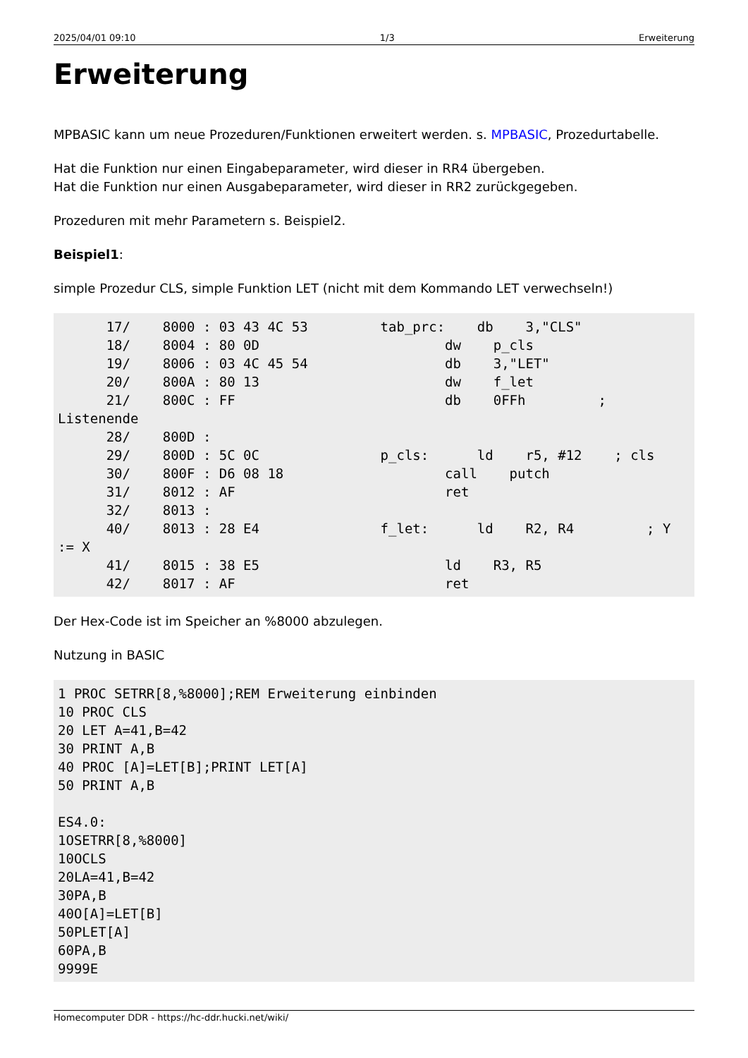2025/04/01 09:10 1/3 Erweiterung
Erweiterung
MPBASIC kann um neue Prozeduren/Funktionen erweitert werden. s. MPBASIC, Prozedurtabelle.
Hat die Funktion nur einen Eingabeparameter, wird dieser in RR4 übergeben.
Hat die Funktion nur einen Ausgabeparameter, wird dieser in RR2 zurückgegeben.
Prozeduren mit mehr Parametern s. Beispiel2.
Beispiel1:
simple Prozedur CLS, simple Funktion LET (nicht mit dem Kommando LET verwechseln!)
      17/    8000 : 03 43 4C 53         tab_prc:    db    3,"CLS"
      18/    8004 : 80 0D                       dw    p_cls
      19/    8006 : 03 4C 45 54                 db    3,"LET"
      20/    800A : 80 13                       dw    f_let
      21/    800C : FF                          db    0FFh         ;
Listenende
      28/    800D :
      29/    800D : 5C 0C               p_cls:      ld    r5, #12    ; cls
      30/    800F : D6 08 18                    call    putch
      31/    8012 : AF                          ret
      32/    8013 :
      40/    8013 : 28 E4               f_let:      ld    R2, R4         ; Y
:= X
      41/    8015 : 38 E5                       ld    R3, R5
      42/    8017 : AF                          ret
Der Hex-Code ist im Speicher an %8000 abzulegen.
Nutzung in BASIC
1 PROC SETRR[8,%8000];REM Erweiterung einbinden
10 PROC CLS
20 LET A=41,B=42
30 PRINT A,B
40 PROC [A]=LET[B];PRINT LET[A]
50 PRINT A,B

ES4.0:
1OSETRR[8,%8000]
10OCLS
20LA=41,B=42
30PA,B
40O[A]=LET[B]
50PLET[A]
60PA,B
9999E
Homecomputer DDR - https://hc-ddr.hucki.net/wiki/